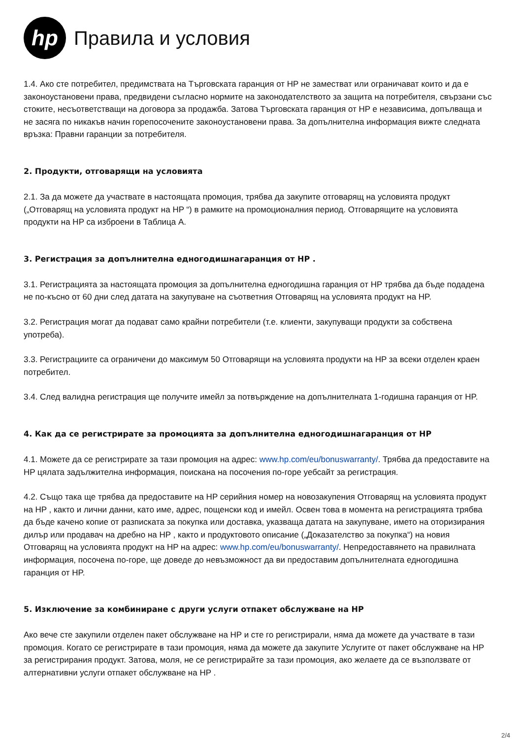hp
Правила и условия
1.4. Ако сте потребител, предимствата на Търговската гаранция от HP не заместват или ограничават които и да е законоустановени права, предвидени съгласно нормите на законодателството за защита на потребителя, свързани със стоките, несъответстващи на договора за продажба. Затова Търговската гаранция от HP е независима, допълваща и не засяга по никакъв начин горепосочените законоустановени права. За допълнителна информация вижте следната връзка: Правни гаранции за потребителя.
2. Продукти, отговарящи на условията
2.1. За да можете да участвате в настоящата промоция, трябва да закупите отговарящ на условията продукт („Отговарящ на условията продукт на HP “) в рамките на промоционалния период. Отговарящите на условията продукти на HP са изброени в Таблица A.
3. Регистрация за допълнителна едногодишнагаранция от HP .
3.1. Регистрацията за настоящата промоция за допълнителна едногодишна гаранция от HP трябва да бъде подадена не по-късно от 60 дни след датата на закупуване на съответния Отговарящ на условията продукт на HP.
3.2. Регистрация могат да подават само крайни потребители (т.е. клиенти, закупуващи продукти за собствена употреба).
3.3. Регистрациите са ограничени до максимум 50 Отговарящи на условията продукти на HP за всеки отделен краен потребител.
3.4. След валидна регистрация ще получите имейл за потвърждение на допълнителната 1-годишна гаранция от HP.
4. Как да се регистрирате за промоцията за допълнителна едногодишнагаранция от HP
4.1. Можете да се регистрирате за тази промоция на адрес: www.hp.com/eu/bonuswarranty/. Трябва да предоставите на HP цялата задължителна информация, поискана на посочения по-горе уебсайт за регистрация.
4.2. Също така ще трябва да предоставите на HP серийния номер на новозакупения Отговарящ на условията продукт на HP , както и лични данни, като име, адрес, пощенски код и имейл. Освен това в момента на регистрацията трябва да бъде качено копие от разписката за покупка или доставка, указваща датата на закупуване, името на оторизирания дилър или продавач на дребно на HP , както и продуктовото описание („Доказателство за покупка“) на новия Отговарящ на условията продукт на HP на адрес: www.hp.com/eu/bonuswarranty/. Непредоставянето на правилната информация, посочена по-горе, ще доведе до невъзможност да ви предоставим допълнителната едногодишна гаранция от HP.
5. Изключение за комбиниране с други услуги отпакет обслужване на HP
Ако вече сте закупили отделен пакет обслужване на HP и сте го регистрирали, няма да можете да участвате в тази промоция. Когато се регистрирате в тази промоция, няма да можете да закупите Услугите от пакет обслужване на HP за регистрирания продукт. Затова, моля, не се регистрирайте за тази промоция, ако желаете да се възползвате от алтернативни услуги отпакет обслужване на HP .
2/4